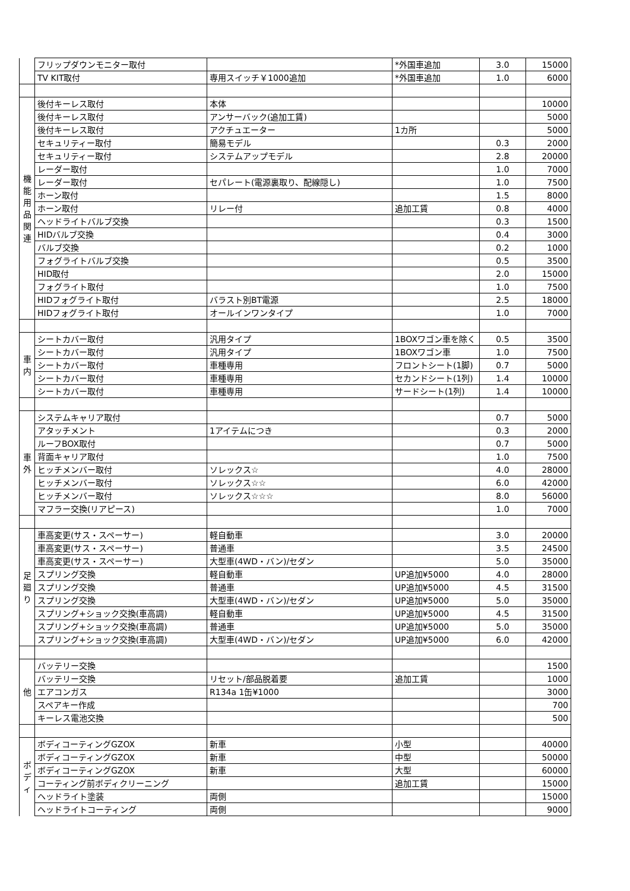| | フリップダウンモニター取付 | | *外国車追加 | 3.0 | 15000 |
| | TV KIT取付 | 専用スイッチ￥1000追加 | *外国車追加 | 1.0 | 6000 |
| 機 能 用 品 関 連 | 後付キーレス取付 | 本体 | | | 10000 |
| | 後付キーレス取付 | アンサーバック(追加工賃) | | | 5000 |
| | 後付キーレス取付 | アクチュエーター | 1カ所 | | 5000 |
| | セキュリティー取付 | 簡易モデル | | 0.3 | 2000 |
| | セキュリティー取付 | システムアップモデル | | 2.8 | 20000 |
| | レーダー取付 | | | 1.0 | 7000 |
| | レーダー取付 | セパレート(電源裏取り、配線隠し) | | 1.0 | 7500 |
| | ホーン取付 | | | 1.5 | 8000 |
| | ホーン取付 | リレー付 | 追加工賃 | 0.8 | 4000 |
| | ヘッドライトバルブ交換 | | | 0.3 | 1500 |
| | HIDバルブ交換 | | | 0.4 | 3000 |
| | バルブ交換 | | | 0.2 | 1000 |
| | フォグライトバルブ交換 | | | 0.5 | 3500 |
| | HID取付 | | | 2.0 | 15000 |
| | フォグライト取付 | | | 1.0 | 7500 |
| | HIDフォグライト取付 | バラスト別BT電源 | | 2.5 | 18000 |
| | HIDフォグライト取付 | オールインワンタイプ | | 1.0 | 7000 |
| 車 内 | シートカバー取付 | 汎用タイプ | 1BOXワゴン車を除く | 0.5 | 3500 |
| | シートカバー取付 | 汎用タイプ | 1BOXワゴン車 | 1.0 | 7500 |
| | シートカバー取付 | 車種専用 | フロントシート(1脚) | 0.7 | 5000 |
| | シートカバー取付 | 車種専用 | セカンドシート(1列) | 1.4 | 10000 |
| | シートカバー取付 | 車種専用 | サードシート(1列) | 1.4 | 10000 |
| 車 外 | システムキャリア取付 | | | 0.7 | 5000 |
| | アタッチメント | 1アイテムにつき | | 0.3 | 2000 |
| | ルーフBOX取付 | | | 0.7 | 5000 |
| | 背面キャリア取付 | | | 1.0 | 7500 |
| | ヒッチメンバー取付 | ソレックス☆ | | 4.0 | 28000 |
| | ヒッチメンバー取付 | ソレックス☆☆ | | 6.0 | 42000 |
| | ヒッチメンバー取付 | ソレックス☆☆☆ | | 8.0 | 56000 |
| | マフラー交換(リアピース) | | | 1.0 | 7000 |
| 足 廻 り | 車高変更(サス・スペーサー) | 軽自動車 | | 3.0 | 20000 |
| | 車高変更(サス・スペーサー) | 普通車 | | 3.5 | 24500 |
| | 車高変更(サス・スペーサー) | 大型車(4WD・バン)/セダン | | 5.0 | 35000 |
| | スプリング交換 | 軽自動車 | UP追加¥5000 | 4.0 | 28000 |
| | スプリング交換 | 普通車 | UP追加¥5000 | 4.5 | 31500 |
| | スプリング交換 | 大型車(4WD・バン)/セダン | UP追加¥5000 | 5.0 | 35000 |
| | スプリング+ショック交換(車高調) | 軽自動車 | UP追加¥5000 | 4.5 | 31500 |
| | スプリング+ショック交換(車高調) | 普通車 | UP追加¥5000 | 5.0 | 35000 |
| | スプリング+ショック交換(車高調) | 大型車(4WD・バン)/セダン | UP追加¥5000 | 6.0 | 42000 |
| 他 | バッテリー交換 | | | | 1500 |
| | バッテリー交換 | リセット/部品脱着要 | 追加工賃 | | 1000 |
| | エアコンガス | R134a 1缶¥1000 | | | 3000 |
| | スペアキー作成 | | | | 700 |
| | キーレス電池交換 | | | | 500 |
| ボ デ ィ | ボディコーティングGZOX | 新車 | 小型 | | 40000 |
| | ボディコーティングGZOX | 新車 | 中型 | | 50000 |
| | ボディコーティングGZOX | 新車 | 大型 | | 60000 |
| | コーティング前ボディクリーニング | | 追加工賃 | | 15000 |
| | ヘッドライト塗装 | 両側 | | | 15000 |
| | ヘッドライトコーティング | 両側 | | | 9000 |